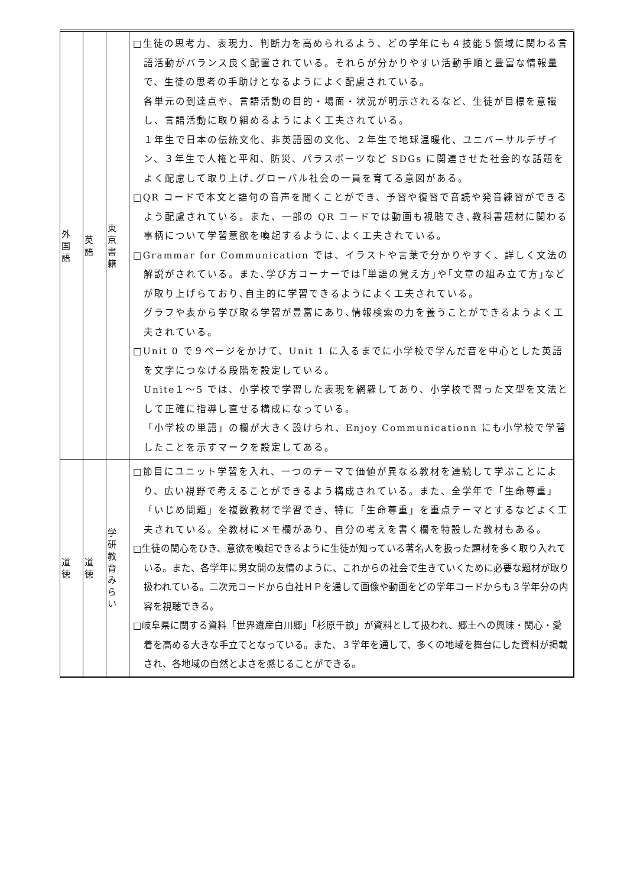| 外 国 語 | 英 語 | 東 京 書 籍 | □生徒の思考力、表現力、判断力を高められるよう、どの学年にも４技能５領域に関わる言語活動がバランス良く配置されている。それらが分かりやすい活動手順と豊富な情報量で、生徒の思考の手助けとなるようによく配慮されている。 各単元の到達点や、言語活動の目的・場面・状況が明示されるなど、生徒が目標を意識し、言語活動に取り組めるようによく工夫されている。 １年生で日本の伝統文化、非英語圏の文化、２年生で地球温暖化、ユニバーサルデザイン、３年生で人権と平和、防災、パラスポーツなど SDGs に関連させた社会的な話題をよく配慮して取り上げ､グローバル社会の一員を育てる意図がある。 □QR コードで本文と語句の音声を聞くことができ、予習や復習で音読や発音練習ができるよう配慮されている。また、一部の QR コードでは動画も視聴でき､教科書題材に関わる事柄について学習意欲を喚起するように､よく工夫されている。 □Grammar for Communication では、イラストや言葉で分かりやすく、詳しく文法の解説がされている。また､学び方コーナーでは｢単語の覚え方｣や｢文章の組み立て方｣などが取り上げらており､自主的に学習できるようによく工夫されている。 グラフや表から学び取る学習が豊富にあり､情報検索の力を養うことができるようよく工夫されている。 □Unit 0 で９ページをかけて、Unit 1 に入るまでに小学校で学んだ音を中心とした英語を文字につなげる段階を設定している。 Unite１～5 では、小学校で学習した表現を網羅してあり、小学校で習った文型を文法として正確に指導し直せる構成になっている。 「小学校の単語」の欄が大きく設けられ、Enjoy Communicationn にも小学校で学習したことを示すマークを設定してある。 |
| 道 徳 | 道 徳 | 学 研 教 育 み ら い | □節目にユニット学習を入れ、一つのテーマで価値が異なる教材を連続して学ぶことにより、広い視野で考えることができるよう構成されている。また、全学年で「生命尊重」「いじめ問題」を複数教材で学習でき、特に「生命尊重」を重点テーマとするなどよく工夫されている。全教材にメモ欄があり、自分の考えを書く欄を特設した教材もある。 □生徒の関心をひき、意欲を喚起できるように生徒が知っている著名人を扱った題材を多く取り入れている。また、各学年に男女間の友情のように、これからの社会で生きていくために必要な題材が取り扱われている。二次元コードから自社ＨＰを通して画像や動画をどの学年コードからも３学年分の内容を視聴できる。 □岐阜県に関する資料「世界遺産白川郷」「杉原千畝」が資料として扱われ、郷土への興味・関心・愛着を高める大きな手立てとなっている。また、３学年を通して、多くの地域を舞台にした資料が掲載され、各地域の自然とよさを感じることができる。 |